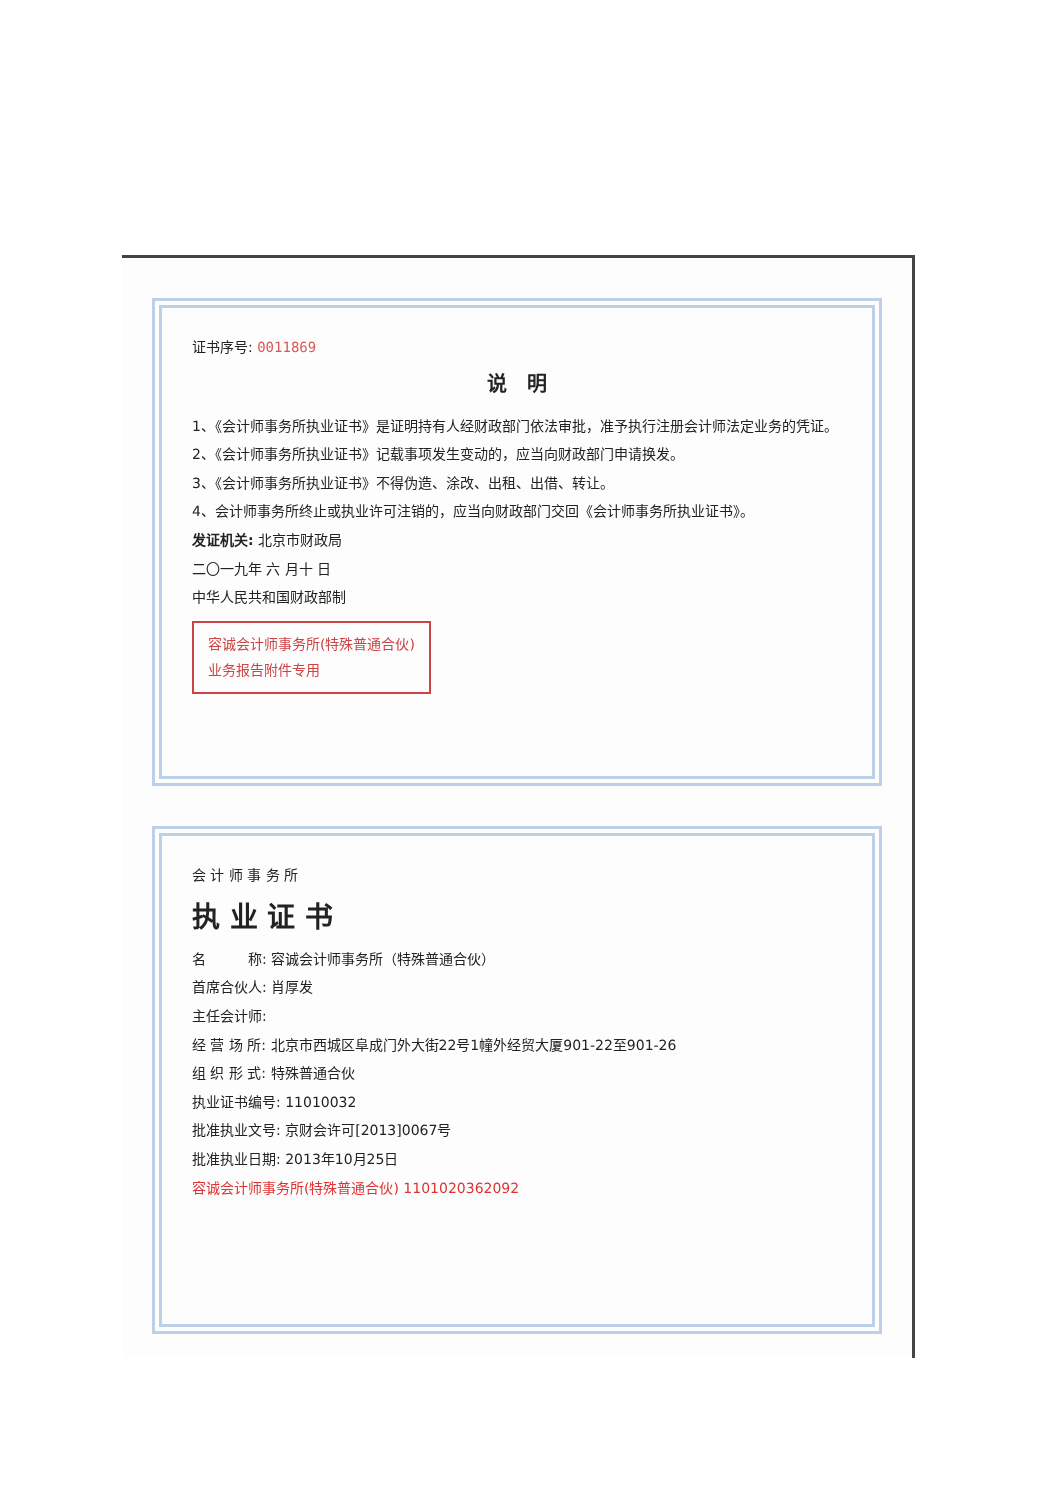证书序号: 0011869
说　明
1、《会计师事务所执业证书》是证明持有人经财政部门依法审批，准予执行注册会计师法定业务的凭证。
2、《会计师事务所执业证书》记载事项发生变动的，应当向财政部门申请换发。
3、《会计师事务所执业证书》不得伪造、涂改、出租、出借、转让。
4、会计师事务所终止或执业许可注销的，应当向财政部门交回《会计师事务所执业证书》。
发证机关: 北京市财政局
二〇一九年 六 月十 日
中华人民共和国财政部制
容诚会计师事务所(特殊普通合伙)
业务报告附件专用
会 计 师 事 务 所
执 业 证 书
名　　　称: 容诚会计师事务所（特殊普通合伙）
首席合伙人: 肖厚发
主任会计师:
经 营 场 所: 北京市西城区阜成门外大街22号1幢外经贸大厦901-22至901-26
组 织 形 式: 特殊普通合伙
执业证书编号: 11010032
批准执业文号: 京财会许可[2013]0067号
批准执业日期: 2013年10月25日
容诚会计师事务所(特殊普通合伙) 1101020362092